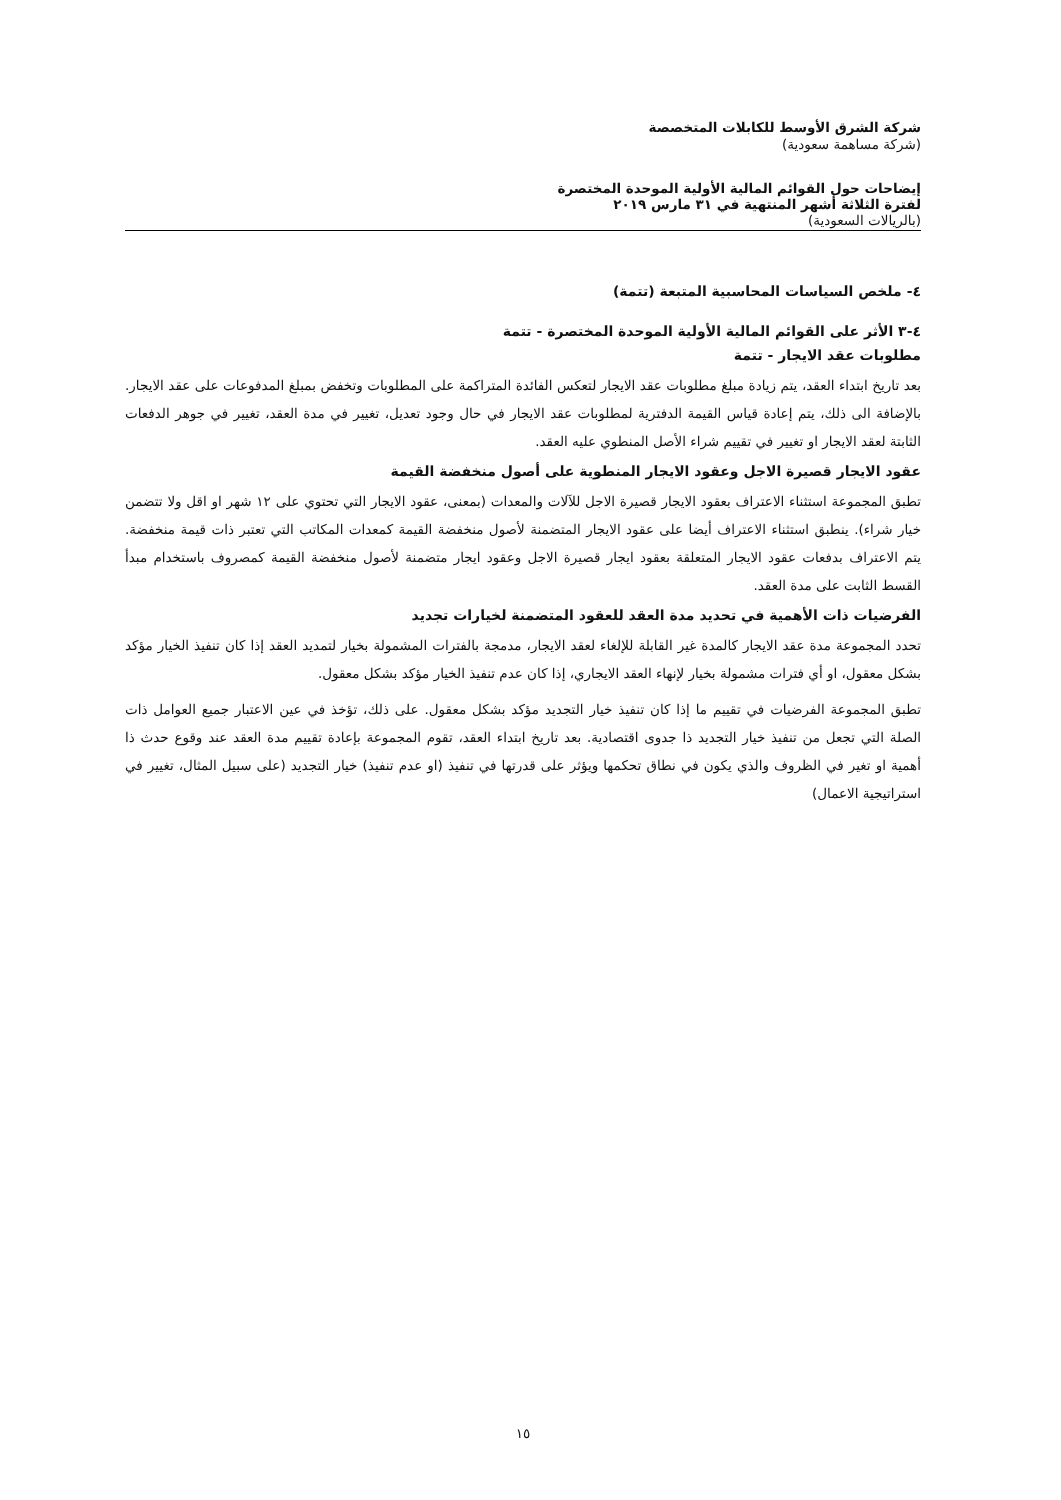شركة الشرق الأوسط للكابلات المتخصصة
(شركة مساهمة سعودية)
إيضاحات حول القوائم المالية الأولية الموحدة المختصرة
لفترة الثلاثة أشهر المنتهية في ٣١ مارس ٢٠١٩
(بالريالات السعودية)
٤- ملخص السياسات المحاسبية المتبعة (تتمة)
٤-٣ الأثر على القوائم المالية الأولية الموحدة المختصرة - تتمة
مطلوبات عقد الايجار - تتمة
بعد تاريخ ابتداء العقد، يتم زيادة مبلغ مطلوبات عقد الايجار لتعكس الفائدة المتراكمة على المطلوبات وتخفض بمبلغ المدفوعات على عقد الايجار. بالإضافة الى ذلك، يتم إعادة قياس القيمة الدفترية لمطلوبات عقد الايجار في حال وجود تعديل، تغيير في مدة العقد، تغيير في جوهر الدفعات الثابتة لعقد الايجار او تغيير في تقييم شراء الأصل المنطوي عليه العقد.
عقود الايجار قصيرة الاجل وعقود الايجار المنطوية على أصول منخفضة القيمة
تطبق المجموعة استثناء الاعتراف بعقود الايجار قصيرة الاجل للآلات والمعدات (بمعنى، عقود الايجار التي تحتوي على ١٢ شهر او اقل ولا تتضمن خيار شراء). ينطبق استثناء الاعتراف أيضا على عقود الايجار المتضمنة لأصول منخفضة القيمة كمعدات المكاتب التي تعتبر ذات قيمة منخفضة. يتم الاعتراف بدفعات عقود الايجار المتعلقة بعقود ايجار قصيرة الاجل وعقود ايجار متضمنة لأصول منخفضة القيمة كمصروف باستخدام مبدأ القسط الثابت على مدة العقد.
الفرضيات ذات الأهمية في تحديد مدة العقد للعقود المتضمنة لخيارات تجديد
تحدد المجموعة مدة عقد الايجار كالمدة غير القابلة للإلغاء لعقد الايجار، مدمجة بالفترات المشمولة بخيار لتمديد العقد إذا كان تنفيذ الخيار مؤكد بشكل معقول، او أي فترات مشمولة بخيار لإنهاء العقد الايجاري، إذا كان عدم تنفيذ الخيار مؤكد بشكل معقول.
تطبق المجموعة الفرضيات في تقييم ما إذا كان تنفيذ خيار التجديد مؤكد بشكل معقول. على ذلك، تؤخذ في عين الاعتبار جميع العوامل ذات الصلة التي تجعل من تنفيذ خيار التجديد ذا جدوى اقتصادية. بعد تاريخ ابتداء العقد، تقوم المجموعة بإعادة تقييم مدة العقد عند وقوع حدث ذا أهمية او تغير في الظروف والذي يكون في نطاق تحكمها ويؤثر على قدرتها في تنفيذ (او عدم تنفيذ) خيار التجديد (على سبيل المثال، تغيير في استراتيجية الاعمال)
١٥